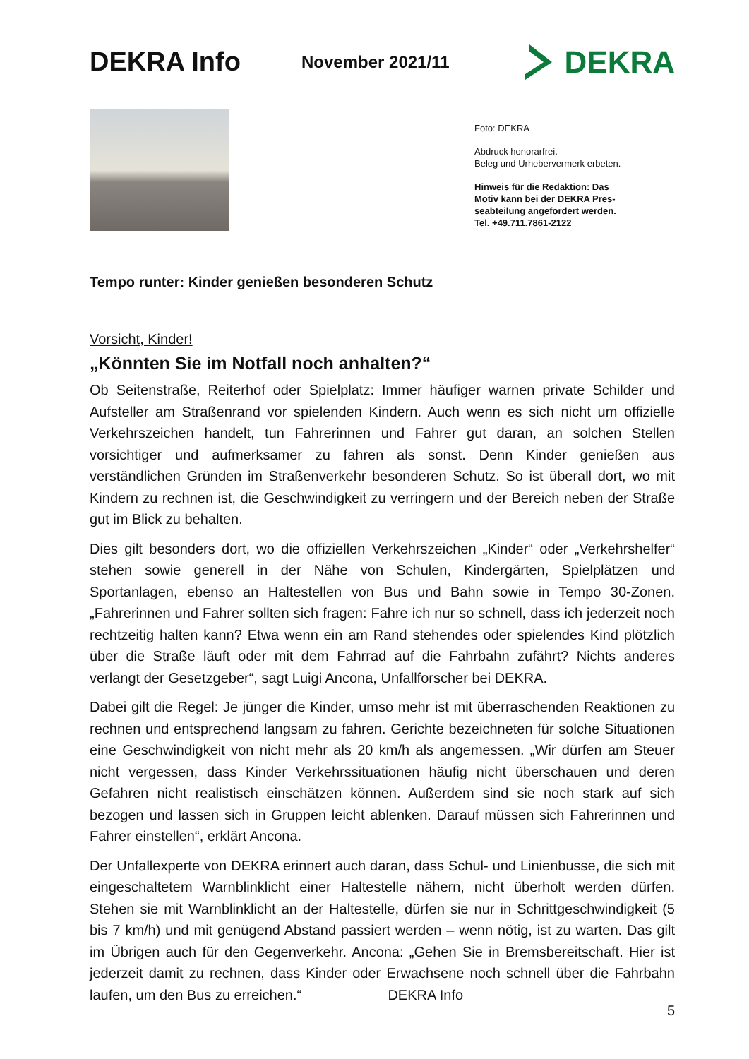DEKRA Info
November 2021/11
DEKRA
Foto: DEKRA
Abdruck honorarfrei.
Beleg und Urhebervermerk erbeten.
Hinweis für die Redaktion: Das
Motiv kann bei der DEKRA Pres-
seabteilung angefordert werden.
Tel. +49.711.7861-2122
Tempo runter: Kinder genießen besonderen Schutz
Vorsicht, Kinder!
„Könnten Sie im Notfall noch anhalten?“
Ob Seitenstraße, Reiterhof oder Spielplatz: Immer häufiger warnen private Schilder und Aufsteller am Straßenrand vor spielenden Kindern. Auch wenn es sich nicht um offizielle Verkehrszeichen handelt, tun Fahrerinnen und Fahrer gut daran, an solchen Stellen vorsichtiger und aufmerksamer zu fahren als sonst. Denn Kinder genießen aus verständlichen Gründen im Straßenverkehr besonderen Schutz. So ist überall dort, wo mit Kindern zu rechnen ist, die Geschwindigkeit zu verringern und der Bereich neben der Straße gut im Blick zu behalten.
Dies gilt besonders dort, wo die offiziellen Verkehrszeichen „Kinder“ oder „Verkehrshelfer“ stehen sowie generell in der Nähe von Schulen, Kindergärten, Spielplätzen und Sportanlagen, ebenso an Haltestellen von Bus und Bahn sowie in Tempo 30-Zonen. „Fahrerinnen und Fahrer sollten sich fragen: Fahre ich nur so schnell, dass ich jederzeit noch rechtzeitig halten kann? Etwa wenn ein am Rand stehendes oder spielendes Kind plötzlich über die Straße läuft oder mit dem Fahrrad auf die Fahrbahn zufährt? Nichts anderes verlangt der Gesetzgeber“, sagt Luigi Ancona, Unfallforscher bei DEKRA.
Dabei gilt die Regel: Je jünger die Kinder, umso mehr ist mit überraschenden Reaktionen zu rechnen und entsprechend langsam zu fahren. Gerichte bezeichneten für solche Situationen eine Geschwindigkeit von nicht mehr als 20 km/h als angemessen. „Wir dürfen am Steuer nicht vergessen, dass Kinder Verkehrssituationen häufig nicht überschauen und deren Gefahren nicht realistisch einschätzen können. Außerdem sind sie noch stark auf sich bezogen und lassen sich in Gruppen leicht ablenken. Darauf müssen sich Fahrerinnen und Fahrer einstellen“, erklärt Ancona.
Der Unfallexperte von DEKRA erinnert auch daran, dass Schul- und Linienbusse, die sich mit eingeschaltetem Warnblinklicht einer Haltestelle nähern, nicht überholt werden dürfen. Stehen sie mit Warnblinklicht an der Haltestelle, dürfen sie nur in Schrittgeschwindigkeit (5 bis 7 km/h) und mit genügend Abstand passiert werden – wenn nötig, ist zu warten. Das gilt im Übrigen auch für den Gegenverkehr. Ancona: „Gehen Sie in Bremsbereitschaft. Hier ist jederzeit damit zu rechnen, dass Kinder oder Erwachsene noch schnell über die Fahrbahn laufen, um den Bus zu erreichen.“ DEKRA Info
5